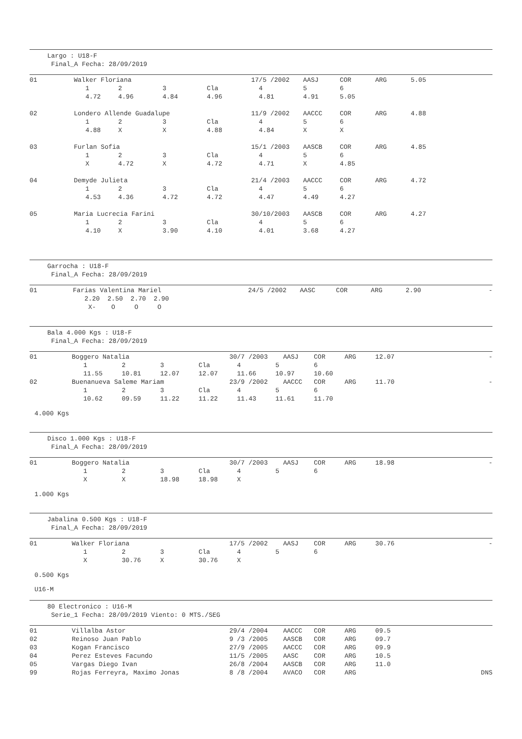Largo : U18-F
Final_A Fecha: 28/09/2019
| 01 | Walker Floriana | | | | 17/5 /2002 | AASJ | COR | ARG | 5.05 | |
| | 1 | 2 | 3 | Cla | 4 | 5 | 6 | | | |
| | 4.72 | 4.96 | 4.84 | 4.96 | 4.81 | 4.91 | 5.05 | | | |
| 02 | Londero Allende Guadalupe | | | | 11/9 /2002 | AACCC | COR | ARG | 4.88 | |
| | 1 | 2 | 3 | Cla | 4 | 5 | 6 | | | |
| | 4.88 | X | X | 4.88 | 4.84 | X | X | | | |
| 03 | Furlan Sofia | | | | 15/1 /2003 | AASCB | COR | ARG | 4.85 | |
| | 1 | 2 | 3 | Cla | 4 | 5 | 6 | | | |
| | X | 4.72 | X | 4.72 | 4.71 | X | 4.85 | | | |
| 04 | Demyde Julieta | | | | 21/4 /2003 | AACCC | COR | ARG | 4.72 | |
| | 1 | 2 | 3 | Cla | 4 | 5 | 6 | | | |
| | 4.53 | 4.36 | 4.72 | 4.72 | 4.47 | 4.49 | 4.27 | | | |
| 05 | Maria Lucrecia Farini | | | | 30/10/2003 | AASCB | COR | ARG | 4.27 | |
| | 1 | 2 | 3 | Cla | 4 | 5 | 6 | | | |
| | 4.10 | X | 3.90 | 4.10 | 4.01 | 3.68 | 4.27 | | | |
Garrocha : U18-F
Final_A Fecha: 28/09/2019
| 01 | Farias Valentina Mariel | 24/5 /2002 | AASC | COR | ARG | 2.90 | | - |
| | 2.20 2.50 2.70 2.90 | | | | | | | |
| | X- O O O | | | | | | | |
Bala 4.000 Kgs : U18-F
Final_A Fecha: 28/09/2019
| 01 Boggero Natalia 30/7 /2003 AASJ COR ARG 12.07 | - |
| 1 2 3 Cla 4 5 6 | |
| 11.55 10.81 12.07 12.07 11.66 10.97 10.60 | |
| 02 Buenanueva Saleme Mariam 23/9 /2002 AACCC COR ARG 11.70 | - |
| 1 2 3 Cla 4 5 6 | |
| 10.62 09.59 11.22 11.22 11.43 11.61 11.70 | |
4.000 Kgs
Disco 1.000 Kgs : U18-F
Final_A Fecha: 28/09/2019
| 01 Boggero Natalia 30/7 /2003 AASJ COR ARG 18.98 | - |
| 1 2 3 Cla 4 5 6 | |
| X X 18.98 18.98 X | |
1.000 Kgs
Jabalina 0.500 Kgs : U18-F
Final_A Fecha: 28/09/2019
| 01 Walker Floriana 17/5 /2002 AASJ COR ARG 30.76 | - |
| 1 2 3 Cla 4 5 6 | |
| X 30.76 X 30.76 X | |
0.500 Kgs
U16-M
80 Electronico : U16-M
Serie_1 Fecha: 28/09/2019 Viento: 0 MTS./SEG
| 01 Villalba Astor 29/4 /2004 AACCC COR ARG 09.5 | |
| 02 Reinoso Juan Pablo 9 /3 /2005 AASCB COR ARG 09.7 | |
| 03 Kogan Francisco 27/9 /2005 AACCC COR ARG 09.9 | |
| 04 Perez Esteves Facundo 11/5 /2005 AASC COR ARG 10.5 | |
| 05 Vargas Diego Ivan 26/8 /2004 AASCB COR ARG 11.0 | |
| 99 Rojas Ferreyra, Maximo Jonas 8 /8 /2004 AVACO COR ARG | DNS |